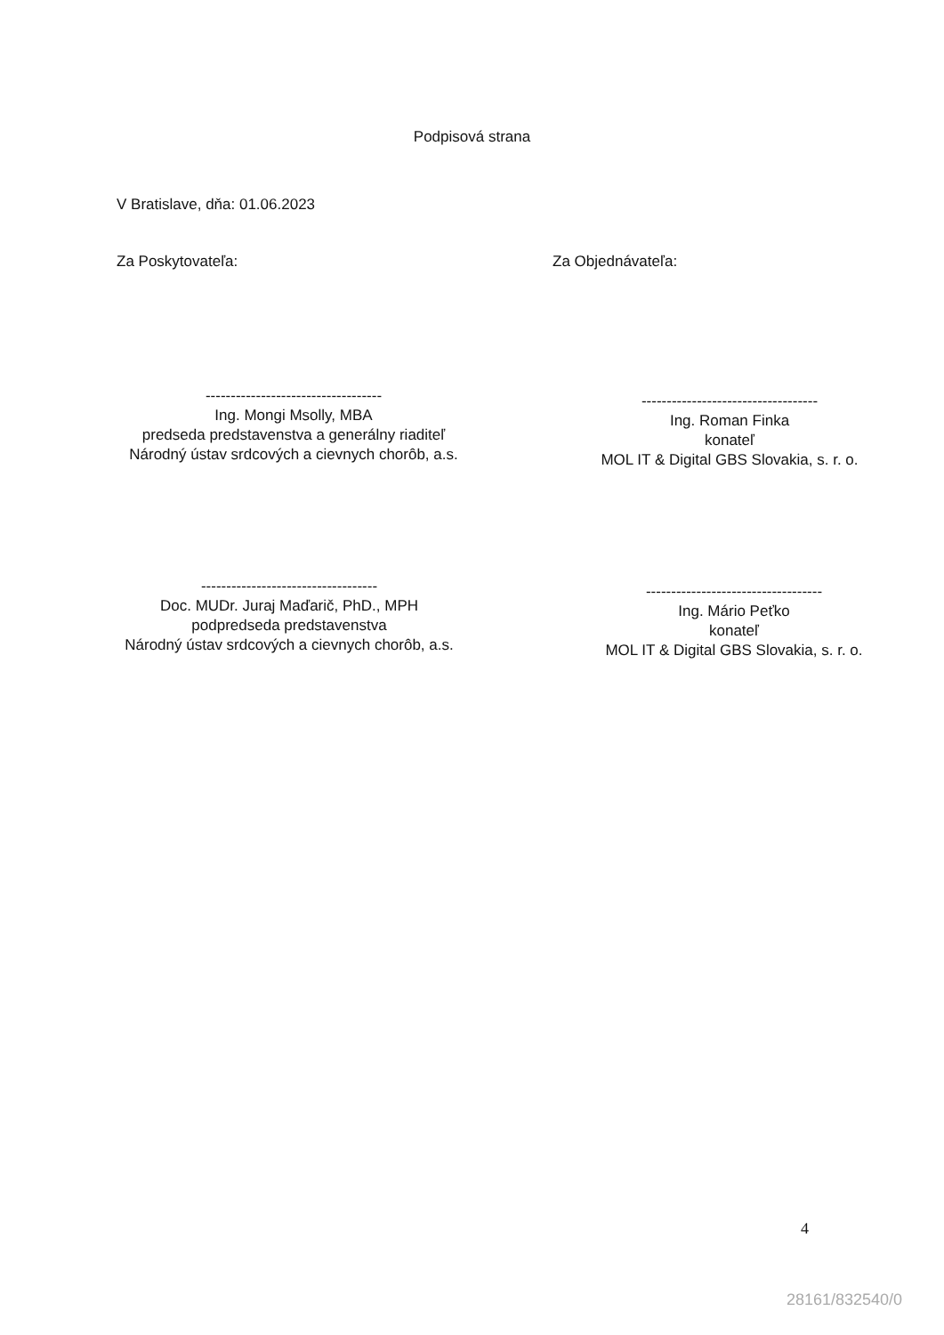Podpisová strana
V Bratislave, dňa: 01.06.2023
Za Poskytovateľa: Za Objednávateľa:
-----------------------------------
Ing. Mongi Msolly, MBA
predseda predstavenstva a generálny riaditeľ
Národný ústav srdcových a cievnych chorôb, a.s.
-----------------------------------
Ing. Roman Finka
konateľ
MOL IT & Digital GBS Slovakia, s. r. o.
-----------------------------------
Doc. MUDr. Juraj Maďarič, PhD., MPH
podpredseda predstavenstva
Národný ústav srdcových a cievnych chorôb, a.s.
-----------------------------------
Ing. Mário Peťko
konateľ
MOL IT & Digital GBS Slovakia, s. r. o.
4
28161/832540/0